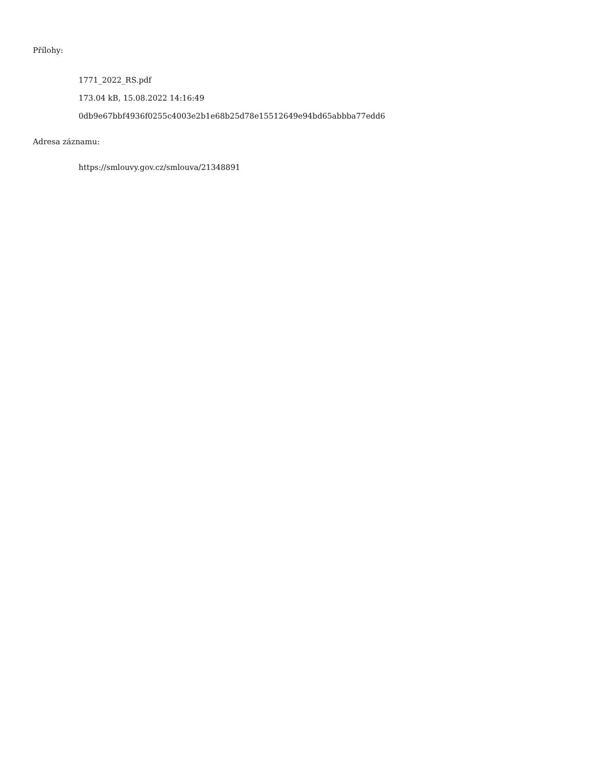Přílohy:
1771_2022_RS.pdf
173.04 kB, 15.08.2022 14:16:49
0db9e67bbf4936f0255c4003e2b1e68b25d78e15512649e94bd65abbba77edd6
Adresa záznamu:
https://smlouvy.gov.cz/smlouva/21348891